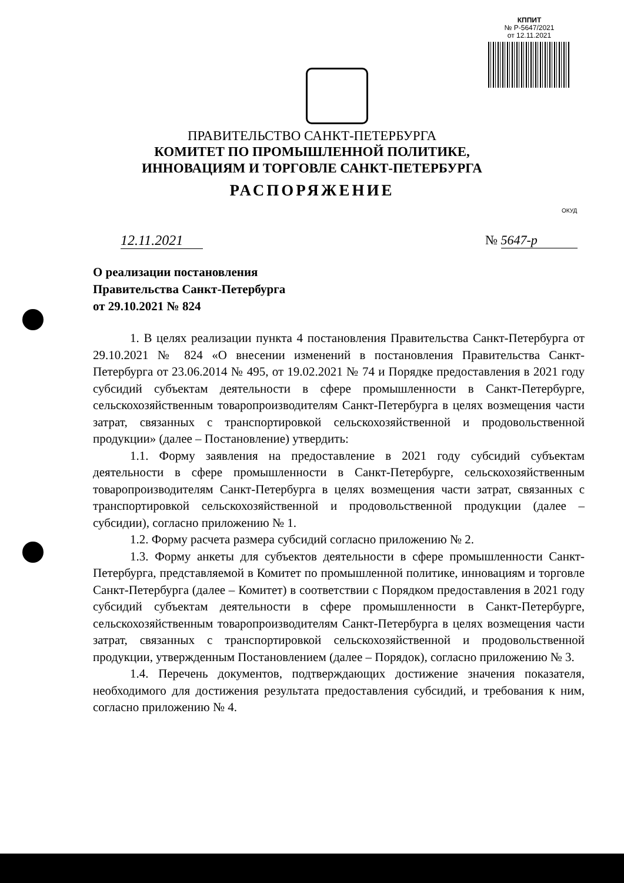КППИТ
№ Р-5647/2021
от 12.11.2021
ПРАВИТЕЛЬСТВО САНКТ-ПЕТЕРБУРГА
КОМИТЕТ ПО ПРОМЫШЛЕННОЙ ПОЛИТИКЕ,
ИННОВАЦИЯМ И ТОРГОВЛЕ САНКТ-ПЕТЕРБУРГА
РАСПОРЯЖЕНИЕ
ОКУД
12.11.2021
№ 5647-р
О реализации постановления
Правительства Санкт-Петербурга
от 29.10.2021 № 824
1. В целях реализации пункта 4 постановления Правительства Санкт-Петербурга от 29.10.2021 № 824 «О внесении изменений в постановления Правительства Санкт-Петербурга от 23.06.2014 № 495, от 19.02.2021 № 74 и Порядке предоставления в 2021 году субсидий субъектам деятельности в сфере промышленности в Санкт-Петербурге, сельскохозяйственным товаропроизводителям Санкт-Петербурга в целях возмещения части затрат, связанных с транспортировкой сельскохозяйственной и продовольственной продукции» (далее – Постановление) утвердить:
1.1. Форму заявления на предоставление в 2021 году субсидий субъектам деятельности в сфере промышленности в Санкт-Петербурге, сельскохозяйственным товаропроизводителям Санкт-Петербурга в целях возмещения части затрат, связанных с транспортировкой сельскохозяйственной и продовольственной продукции (далее – субсидии), согласно приложению № 1.
1.2. Форму расчета размера субсидий согласно приложению № 2.
1.3. Форму анкеты для субъектов деятельности в сфере промышленности Санкт-Петербурга, представляемой в Комитет по промышленной политике, инновациям и торговле Санкт-Петербурга (далее – Комитет) в соответствии с Порядком предоставления в 2021 году субсидий субъектам деятельности в сфере промышленности в Санкт-Петербурге, сельскохозяйственным товаропроизводителям Санкт-Петербурга в целях возмещения части затрат, связанных с транспортировкой сельскохозяйственной и продовольственной продукции, утвержденным Постановлением (далее – Порядок), согласно приложению № 3.
1.4. Перечень документов, подтверждающих достижение значения показателя, необходимого для достижения результата предоставления субсидий, и требования к ним, согласно приложению № 4.